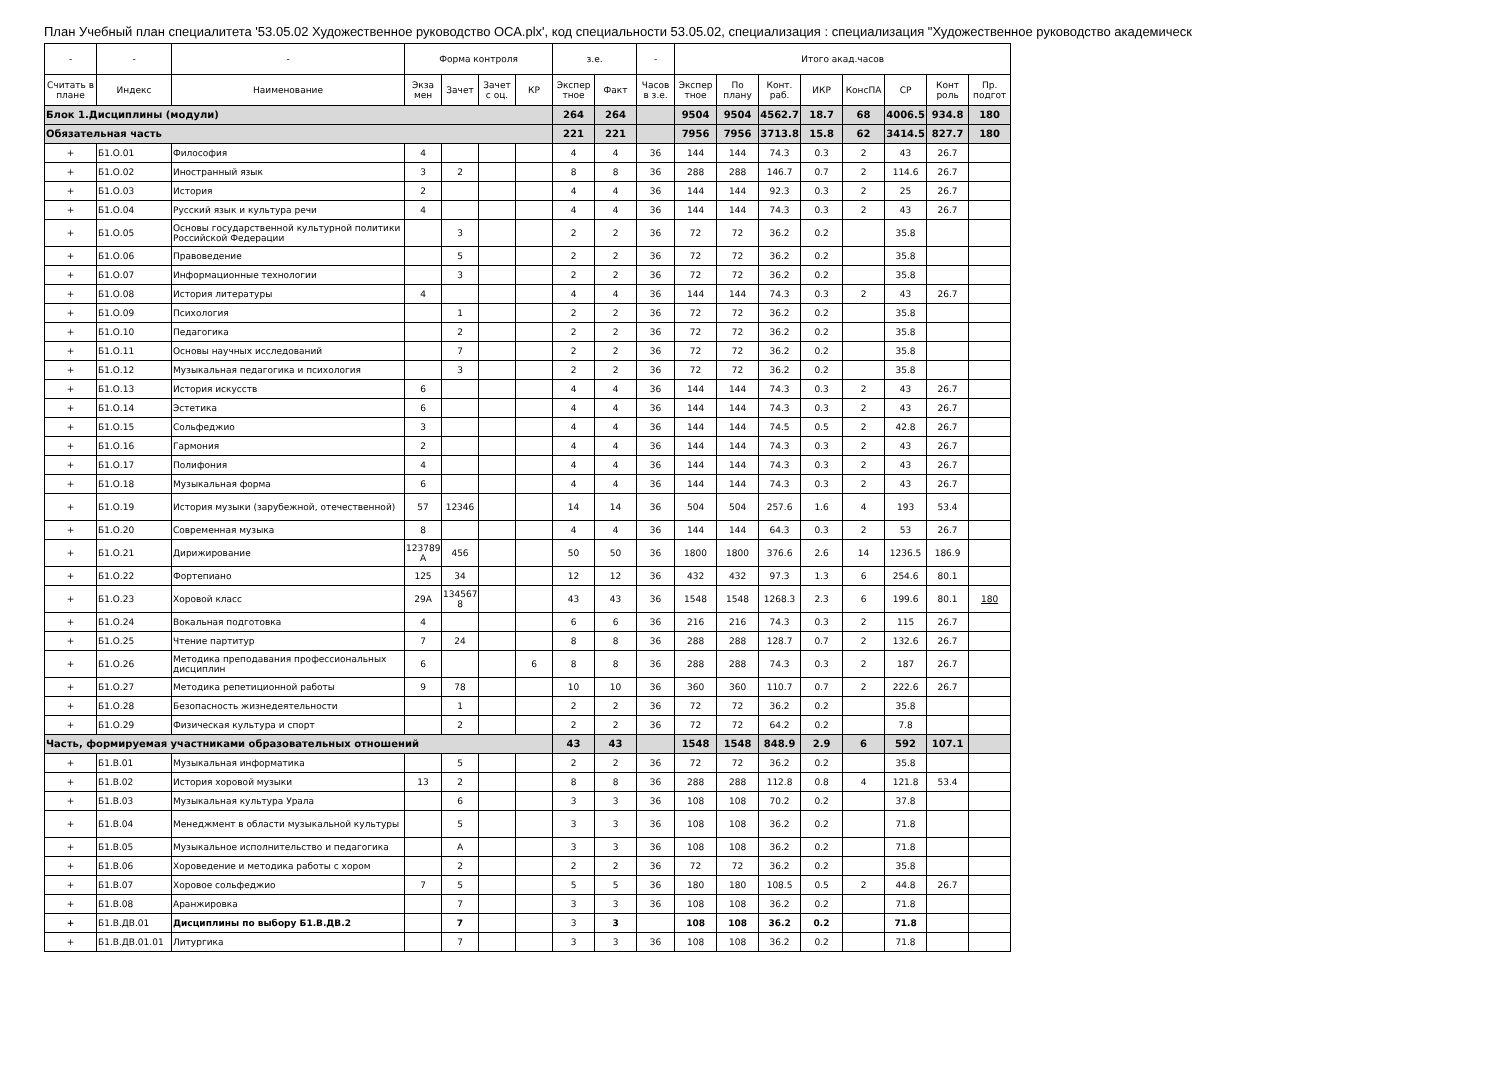План Учебный план специалитета '53.05.02 Художественное руководство ОСА.plx', код специальности 53.05.02, специализация : специализация "Художественное руководство академическ
| - | - | - | Форма контроля | | | | з.е. | | - | Итого акад.часов | | | | | | | |
| --- | --- | --- | --- | --- | --- | --- | --- | --- | --- | --- | --- | --- | --- | --- | --- | --- | --- |
| Считать в плане | Индекс | Наименование | Экза мен | Зачет | Зачет с оц. | КР | Экспер тное | Факт | Часов в з.е. | Экспер тное | По плану | Конт. раб. | ИКР | КонсПА | СР | Конт роль | Пр. подгот |
| Блок 1.Дисциплины (модули) | | | | | | | 264 | 264 | | 9504 | 9504 | 4562.7 | 18.7 | 68 | 4006.5 | 934.8 | 180 |
| Обязательная часть | | | | | | | 221 | 221 | | 7956 | 7956 | 3713.8 | 15.8 | 62 | 3414.5 | 827.7 | 180 |
| + | Б1.О.01 | Философия | 4 | | | | 4 | 4 | 36 | 144 | 144 | 74.3 | 0.3 | 2 | 43 | 26.7 | |
| + | Б1.О.02 | Иностранный язык | 3 | 2 | | | 8 | 8 | 36 | 288 | 288 | 146.7 | 0.7 | 2 | 114.6 | 26.7 | |
| + | Б1.О.03 | История | 2 | | | | 4 | 4 | 36 | 144 | 144 | 92.3 | 0.3 | 2 | 25 | 26.7 | |
| + | Б1.О.04 | Русский язык и культура речи | 4 | | | | 4 | 4 | 36 | 144 | 144 | 74.3 | 0.3 | 2 | 43 | 26.7 | |
| + | Б1.О.05 | Основы государственной культурной политики Российской Федерации | | 3 | | | 2 | 2 | 36 | 72 | 72 | 36.2 | 0.2 | | 35.8 | | |
| + | Б1.О.06 | Правоведение | | 5 | | | 2 | 2 | 36 | 72 | 72 | 36.2 | 0.2 | | 35.8 | | |
| + | Б1.О.07 | Информационные технологии | | 3 | | | 2 | 2 | 36 | 72 | 72 | 36.2 | 0.2 | | 35.8 | | |
| + | Б1.О.08 | История литературы | 4 | | | | 4 | 4 | 36 | 144 | 144 | 74.3 | 0.3 | 2 | 43 | 26.7 | |
| + | Б1.О.09 | Психология | | 1 | | | 2 | 2 | 36 | 72 | 72 | 36.2 | 0.2 | | 35.8 | | |
| + | Б1.О.10 | Педагогика | | 2 | | | 2 | 2 | 36 | 72 | 72 | 36.2 | 0.2 | | 35.8 | | |
| + | Б1.О.11 | Основы научных исследований | | 7 | | | 2 | 2 | 36 | 72 | 72 | 36.2 | 0.2 | | 35.8 | | |
| + | Б1.О.12 | Музыкальная педагогика и психология | | 3 | | | 2 | 2 | 36 | 72 | 72 | 36.2 | 0.2 | | 35.8 | | |
| + | Б1.О.13 | История искусств | 6 | | | | 4 | 4 | 36 | 144 | 144 | 74.3 | 0.3 | 2 | 43 | 26.7 | |
| + | Б1.О.14 | Эстетика | 6 | | | | 4 | 4 | 36 | 144 | 144 | 74.3 | 0.3 | 2 | 43 | 26.7 | |
| + | Б1.О.15 | Сольфеджио | 3 | | | | 4 | 4 | 36 | 144 | 144 | 74.5 | 0.5 | 2 | 42.8 | 26.7 | |
| + | Б1.О.16 | Гармония | 2 | | | | 4 | 4 | 36 | 144 | 144 | 74.3 | 0.3 | 2 | 43 | 26.7 | |
| + | Б1.О.17 | Полифония | 4 | | | | 4 | 4 | 36 | 144 | 144 | 74.3 | 0.3 | 2 | 43 | 26.7 | |
| + | Б1.О.18 | Музыкальная форма | 6 | | | | 4 | 4 | 36 | 144 | 144 | 74.3 | 0.3 | 2 | 43 | 26.7 | |
| + | Б1.О.19 | История музыки (зарубежной, отечественной) | 57 | 12346 | | | 14 | 14 | 36 | 504 | 504 | 257.6 | 1.6 | 4 | 193 | 53.4 | |
| + | Б1.О.20 | Современная музыка | 8 | | | | 4 | 4 | 36 | 144 | 144 | 64.3 | 0.3 | 2 | 53 | 26.7 | |
| + | Б1.О.21 | Дирижирование | 123789 A | 456 | | | 50 | 50 | 36 | 1800 | 1800 | 376.6 | 2.6 | 14 | 1236.5 | 186.9 | |
| + | Б1.О.22 | Фортепиано | 125 | 34 | | | 12 | 12 | 36 | 432 | 432 | 97.3 | 1.3 | 6 | 254.6 | 80.1 | |
| + | Б1.О.23 | Хоровой класс | 29A | 134567 8 | | | 43 | 43 | 36 | 1548 | 1548 | 1268.3 | 2.3 | 6 | 199.6 | 80.1 | 180 |
| + | Б1.О.24 | Вокальная подготовка | 4 | | | | 6 | 6 | 36 | 216 | 216 | 74.3 | 0.3 | 2 | 115 | 26.7 | |
| + | Б1.О.25 | Чтение партитур | 7 | 24 | | | 8 | 8 | 36 | 288 | 288 | 128.7 | 0.7 | 2 | 132.6 | 26.7 | |
| + | Б1.О.26 | Методика преподавания профессиональных дисциплин | 6 | | | 6 | 8 | 8 | 36 | 288 | 288 | 74.3 | 0.3 | 2 | 187 | 26.7 | |
| + | Б1.О.27 | Методика репетиционной работы | 9 | 78 | | | 10 | 10 | 36 | 360 | 360 | 110.7 | 0.7 | 2 | 222.6 | 26.7 | |
| + | Б1.О.28 | Безопасность жизнедеятельности | | 1 | | | 2 | 2 | 36 | 72 | 72 | 36.2 | 0.2 | | 35.8 | | |
| + | Б1.О.29 | Физическая культура и спорт | | 2 | | | 2 | 2 | 36 | 72 | 72 | 64.2 | 0.2 | | 7.8 | | |
| Часть, формируемая участниками образовательных отношений | | | | | | | 43 | 43 | | 1548 | 1548 | 848.9 | 2.9 | 6 | 592 | 107.1 | |
| + | Б1.В.01 | Музыкальная информатика | | 5 | | | 2 | 2 | 36 | 72 | 72 | 36.2 | 0.2 | | 35.8 | | |
| + | Б1.В.02 | История хоровой музыки | 13 | 2 | | | 8 | 8 | 36 | 288 | 288 | 112.8 | 0.8 | 4 | 121.8 | 53.4 | |
| + | Б1.В.03 | Музыкальная культура Урала | | 6 | | | 3 | 3 | 36 | 108 | 108 | 70.2 | 0.2 | | 37.8 | | |
| + | Б1.В.04 | Менеджмент в области музыкальной культуры | | 5 | | | 3 | 3 | 36 | 108 | 108 | 36.2 | 0.2 | | 71.8 | | |
| + | Б1.В.05 | Музыкальное исполнительство и педагогика | | A | | | 3 | 3 | 36 | 108 | 108 | 36.2 | 0.2 | | 71.8 | | |
| + | Б1.В.06 | Хороведение и методика работы с хором | | 2 | | | 2 | 2 | 36 | 72 | 72 | 36.2 | 0.2 | | 35.8 | | |
| + | Б1.В.07 | Хоровое сольфеджио | 7 | 5 | | | 5 | 5 | 36 | 180 | 180 | 108.5 | 0.5 | 2 | 44.8 | 26.7 | |
| + | Б1.В.08 | Аранжировка | | 7 | | | 3 | 3 | 36 | 108 | 108 | 36.2 | 0.2 | | 71.8 | | |
| + | Б1.В.ДВ.01 | Дисциплины по выбору Б1.В.ДВ.2 | | 7 | | | 3 | 3 | | 108 | 108 | 36.2 | 0.2 | | 71.8 | | |
| + | Б1.В.ДВ.01.01 | Литургика | | 7 | | | 3 | 3 | 36 | 108 | 108 | 36.2 | 0.2 | | 71.8 | | |